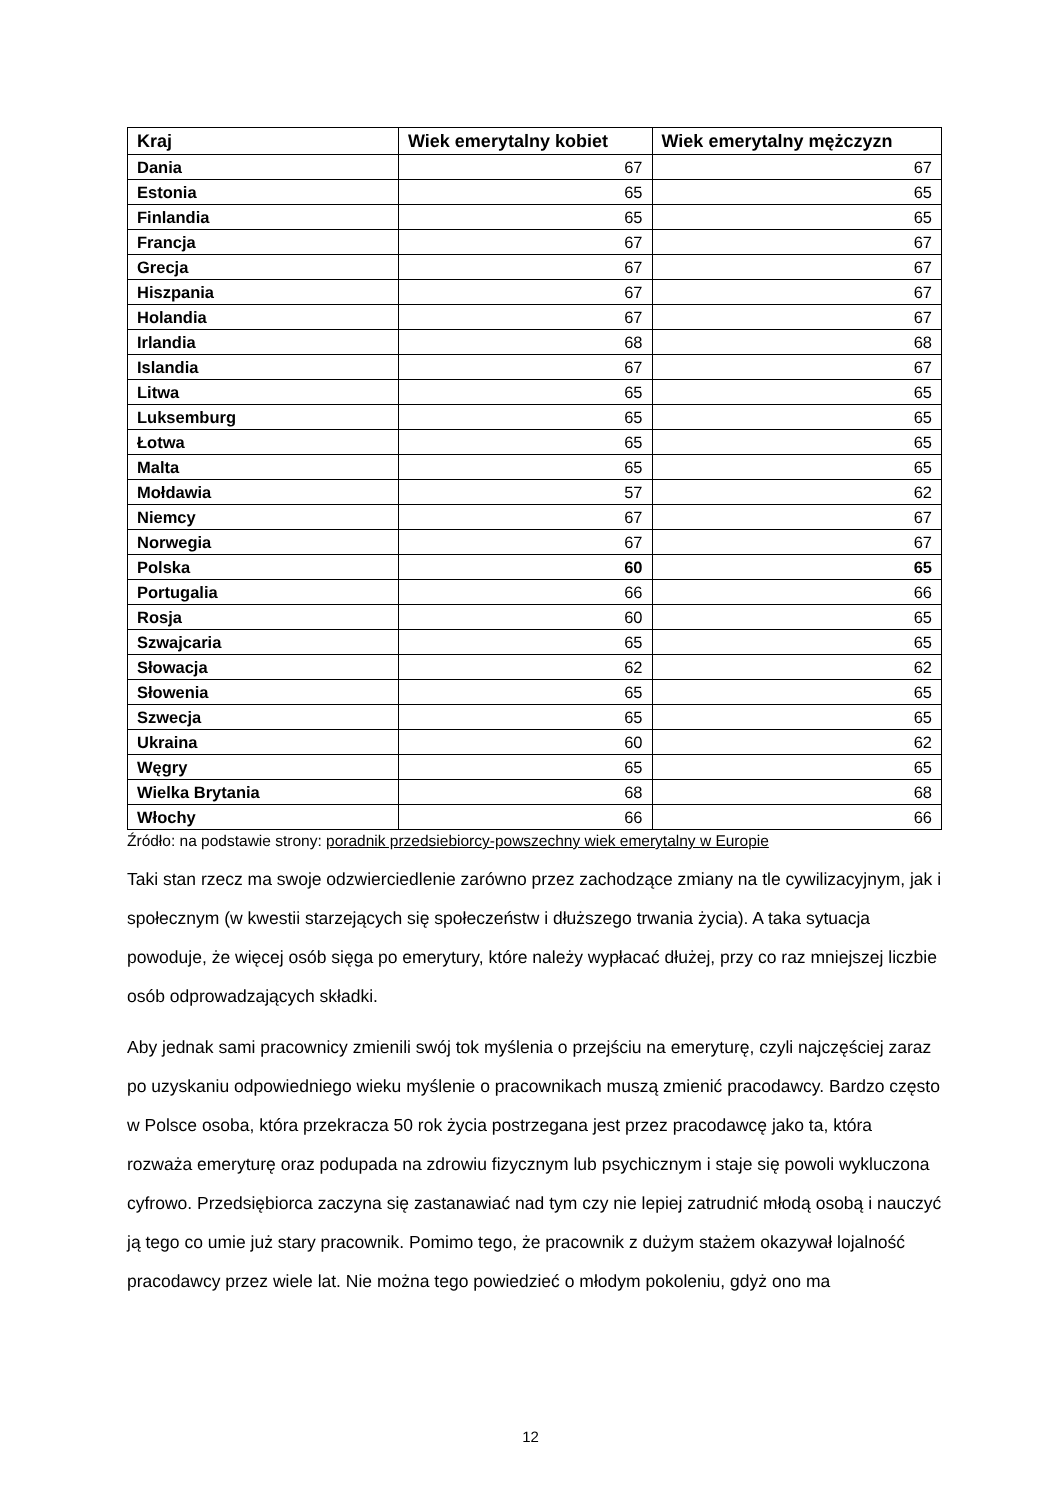| Kraj | Wiek emerytalny kobiet | Wiek emerytalny mężczyzn |
| --- | --- | --- |
| Dania | 67 | 67 |
| Estonia | 65 | 65 |
| Finlandia | 65 | 65 |
| Francja | 67 | 67 |
| Grecja | 67 | 67 |
| Hiszpania | 67 | 67 |
| Holandia | 67 | 67 |
| Irlandia | 68 | 68 |
| Islandia | 67 | 67 |
| Litwa | 65 | 65 |
| Luksemburg | 65 | 65 |
| Łotwa | 65 | 65 |
| Malta | 65 | 65 |
| Mołdawia | 57 | 62 |
| Niemcy | 67 | 67 |
| Norwegia | 67 | 67 |
| Polska | 60 | 65 |
| Portugalia | 66 | 66 |
| Rosja | 60 | 65 |
| Szwajcaria | 65 | 65 |
| Słowacja | 62 | 62 |
| Słowenia | 65 | 65 |
| Szwecja | 65 | 65 |
| Ukraina | 60 | 62 |
| Węgry | 65 | 65 |
| Wielka Brytania | 68 | 68 |
| Włochy | 66 | 66 |
Źródło: na podstawie strony: poradnik przedsiebiorcy-powszechny wiek emerytalny w Europie
Taki stan rzecz ma swoje odzwierciedlenie zarówno przez zachodzące zmiany na tle cywilizacyjnym, jak i społecznym (w kwestii starzejących się społeczeństw i dłuższego trwania życia). A taka sytuacja powoduje, że więcej osób sięga po emerytury, które należy wypłacać dłużej, przy co raz mniejszej liczbie osób odprowadzających składki.
Aby jednak sami pracownicy zmienili swój tok myślenia o przejściu na emeryturę, czyli najczęściej zaraz po uzyskaniu odpowiedniego wieku myślenie o pracownikach muszą zmienić pracodawcy. Bardzo często w Polsce osoba, która przekracza 50 rok życia postrzegana jest przez pracodawcę jako ta, która rozważa emeryturę oraz podupada na zdrowiu fizycznym lub psychicznym i staje się powoli wykluczona cyfrowo. Przedsiębiorca zaczyna się zastanawiać nad tym czy nie lepiej zatrudnić młodą osobą i nauczyć ją tego co umie już stary pracownik. Pomimo tego, że pracownik z dużym stażem okazywał lojalność pracodawcy przez wiele lat. Nie można tego powiedzieć o młodym pokoleniu, gdyż ono ma
12